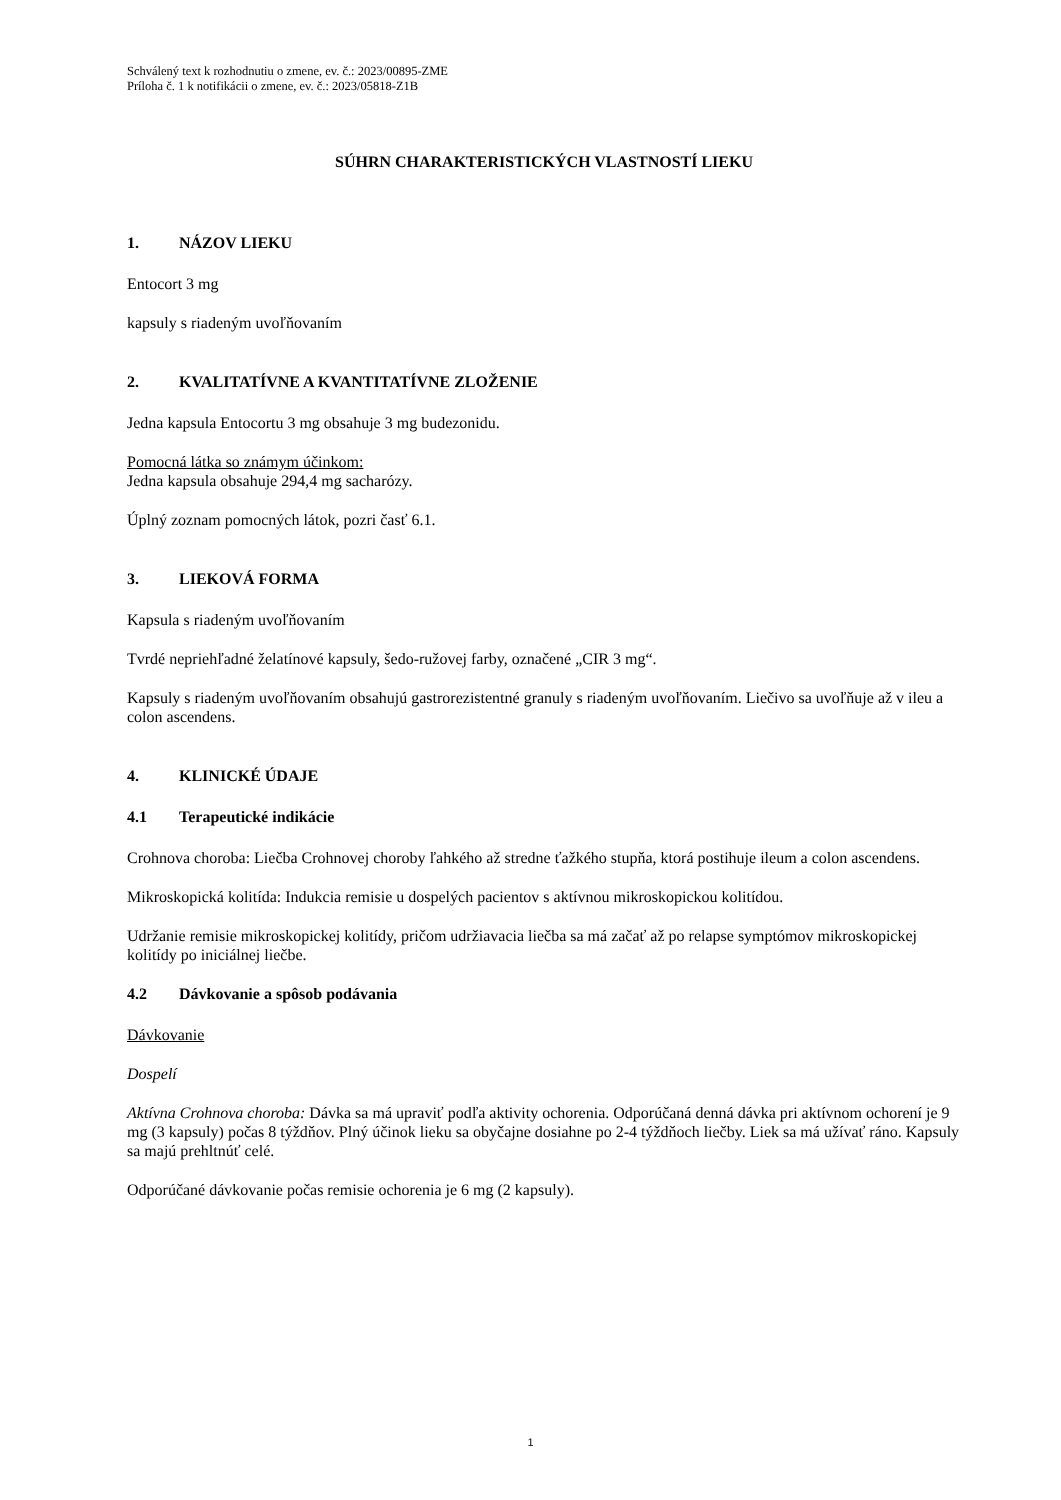Schválený text k rozhodnutiu o zmene, ev. č.: 2023/00895-ZME
Príloha č. 1 k notifikácii o zmene, ev. č.: 2023/05818-Z1B
SÚHRN CHARAKTERISTICKÝCH VLASTNOSTÍ LIEKU
1. NÁZOV LIEKU
Entocort 3 mg
kapsuly s riadeným uvoľňovaním
2. KVALITATÍVNE A KVANTITATÍVNE ZLOŽENIE
Jedna kapsula Entocortu 3 mg obsahuje 3 mg budezonidu.
Pomocná látka so známym účinkom:
Jedna kapsula obsahuje 294,4 mg sacharózy.
Úplný zoznam pomocných látok, pozri časť 6.1.
3. LIEKOVÁ FORMA
Kapsula s riadeným uvoľňovaním
Tvrdé nepriehľadné želatínové kapsuly, šedo-ružovej farby, označené „CIR 3 mg“.
Kapsuly s riadeným uvoľňovaním obsahujú gastrorezistentné granuly s riadeným uvoľňovaním. Liečivo sa uvoľňuje až v ileu a colon ascendens.
4. KLINICKÉ ÚDAJE
4.1 Terapeutické indikácie
Crohnova choroba: Liečba Crohnovej choroby ľahkého až stredne ťažkého stupňa, ktorá postihuje ileum a colon ascendens.
Mikroskopická kolitída: Indukcia remisie u dospelých pacientov s aktívnou mikroskopickou kolitídou.
Udržanie remisie mikroskopickej kolitídy, pričom udržiavacia liečba sa má začať až po relapse symptómov mikroskopickej kolitídy po iniciálnej liečbe.
4.2 Dávkovanie a spôsob podávania
Dávkovanie
Dospelí
Aktívna Crohnova choroba: Dávka sa má upraviť podľa aktivity ochorenia. Odporúčaná denná dávka pri aktívnom ochorení je 9 mg (3 kapsuly) počas 8 týždňov. Plný účinok lieku sa obyčajne dosiahne po 2-4 týždňoch liečby. Liek sa má užívať ráno. Kapsuly sa majú prehltnúť celé.
Odporúčané dávkovanie počas remisie ochorenia je 6 mg (2 kapsuly).
1